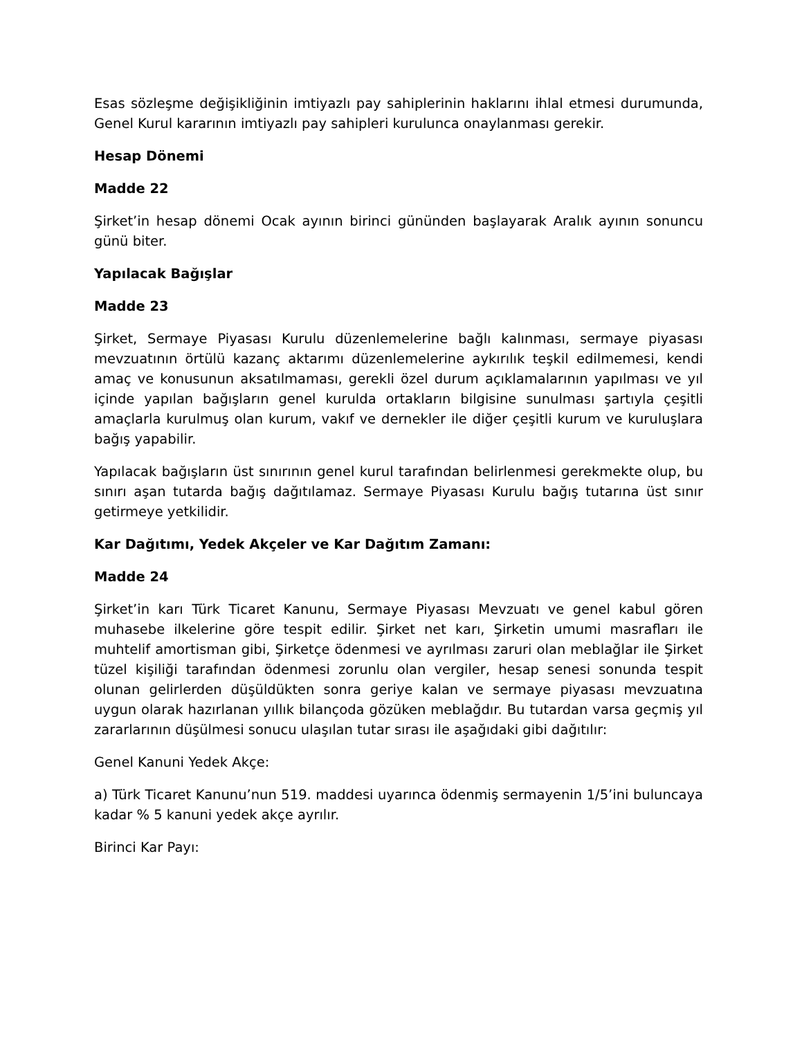Esas sözleşme değişikliğinin imtiyazlı pay sahiplerinin haklarını ihlal etmesi durumunda, Genel Kurul kararının imtiyazlı pay sahipleri kurulunca onaylanması gerekir.
Hesap Dönemi
Madde 22
Şirket’in hesap dönemi Ocak ayının birinci gününden başlayarak Aralık ayının sonuncu günü biter.
Yapılacak Bağışlar
Madde 23
Şirket, Sermaye Piyasası Kurulu düzenlemelerine bağlı kalınması, sermaye piyasası mevzuatının örtülü kazanç aktarımı düzenlemelerine aykırılık teşkil edilmemesi, kendi amaç ve konusunun aksatılmaması, gerekli özel durum açıklamalarının yapılması ve yıl içinde yapılan bağışların genel kurulda ortakların bilgisine sunulması şartıyla çeşitli amaçlarla kurulmuş olan kurum, vakıf ve dernekler ile diğer çeşitli kurum ve kuruluşlara bağış yapabilir.
Yapılacak bağışların üst sınırının genel kurul tarafından belirlenmesi gerekmekte olup, bu sınırı aşan tutarda bağış dağıtılamaz. Sermaye Piyasası Kurulu bağış tutarına üst sınır getirmeye yetkilidir.
Kar Dağıtımı, Yedek Akçeler ve Kar Dağıtım Zamanı:
Madde 24
Şirket’in karı Türk Ticaret Kanunu, Sermaye Piyasası Mevzuatı ve genel kabul gören muhasebe ilkelerine göre tespit edilir. Şirket net karı, Şirketin umumi masrafları ile muhtelif amortisman gibi, Şirketçe ödenmesi ve ayrılması zaruri olan meblağlar ile Şirket tüzel kişiliği tarafından ödenmesi zorunlu olan vergiler, hesap senesi sonunda tespit olunan gelirlerden düşüldükten sonra geriye kalan ve sermaye piyasası mevzuatına uygun olarak hazırlanan yıllık bilançoda gözüken meblağdır. Bu tutardan varsa geçmiş yıl zararlarının düşülmesi sonucu ulaşılan tutar sırası ile aşağıdaki gibi dağıtılır:
Genel Kanuni Yedek Akçe:
a) Türk Ticaret Kanunu’nun 519. maddesi uyarınca ödenmiş sermayenin 1/5’ini buluncaya kadar % 5 kanuni yedek akçe ayrılır.
Birinci Kar Payı: